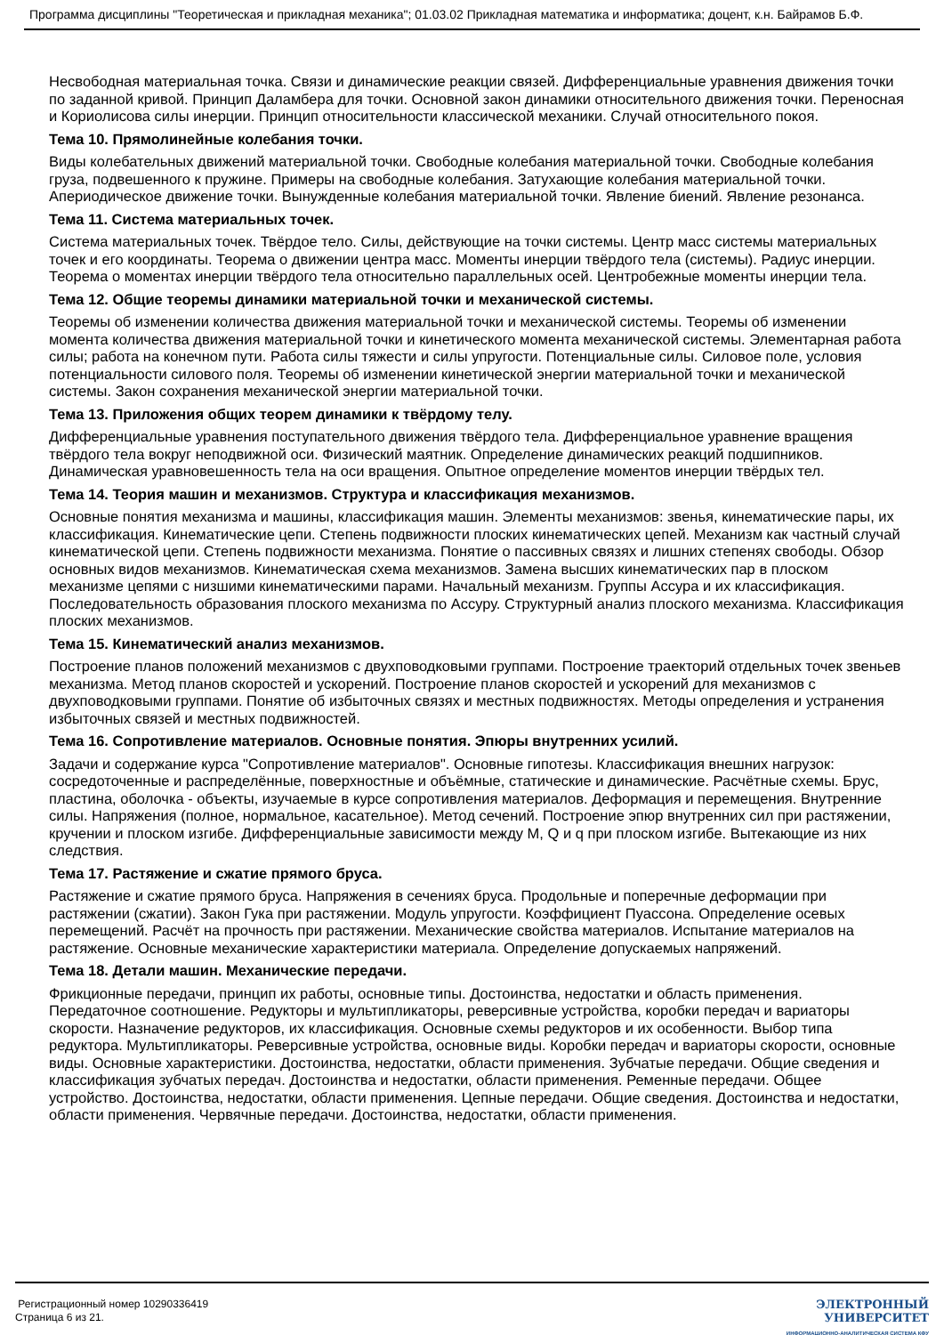Программа дисциплины "Теоретическая и прикладная механика"; 01.03.02 Прикладная математика и информатика; доцент, к.н. Байрамов Б.Ф.
Несвободная материальная точка. Связи и динамические реакции связей. Дифференциальные уравнения движения точки по заданной кривой. Принцип Даламбера для точки. Основной закон динамики относительного движения точки. Переносная и Кориолисова силы инерции. Принцип относительности классической механики. Случай относительного покоя.
Тема 10. Прямолинейные колебания точки.
Виды колебательных движений материальной точки. Свободные колебания материальной точки. Свободные колебания груза, подвешенного к пружине. Примеры на свободные колебания. Затухающие колебания материальной точки. Апериодическое движение точки. Вынужденные колебания материальной точки. Явление биений. Явление резонанса.
Тема 11. Система материальных точек.
Система материальных точек. Твёрдое тело. Силы, действующие на точки системы. Центр масс системы материальных точек и его координаты. Теорема о движении центра масс. Моменты инерции твёрдого тела (системы). Радиус инерции. Теорема о моментах инерции твёрдого тела относительно параллельных осей. Центробежные моменты инерции тела.
Тема 12. Общие теоремы динамики материальной точки и механической системы.
Теоремы об изменении количества движения материальной точки и механической системы. Теоремы об изменении момента количества движения материальной точки и кинетического момента механической системы. Элементарная работа силы; работа на конечном пути. Работа силы тяжести и силы упругости. Потенциальные силы. Силовое поле, условия потенциальности силового поля. Теоремы об изменении кинетической энергии материальной точки и механической системы. Закон сохранения механической энергии материальной точки.
Тема 13. Приложения общих теорем динамики к твёрдому телу.
Дифференциальные уравнения поступательного движения твёрдого тела. Дифференциальное уравнение вращения твёрдого тела вокруг неподвижной оси. Физический маятник. Определение динамических реакций подшипников. Динамическая уравновешенность тела на оси вращения. Опытное определение моментов инерции твёрдых тел.
Тема 14. Теория машин и механизмов. Структура и классификация механизмов.
Основные понятия механизма и машины, классификация машин. Элементы механизмов: звенья, кинематические пары, их классификация. Кинематические цепи. Степень подвижности плоских кинематических цепей. Механизм как частный случай кинематической цепи. Степень подвижности механизма. Понятие о пассивных связях и лишних степенях свободы. Обзор основных видов механизмов. Кинематическая схема механизмов. Замена высших кинематических пар в плоском механизме цепями с низшими кинематическими парами. Начальный механизм. Группы Ассура и их классификация. Последовательность образования плоского механизма по Ассуру. Структурный анализ плоского механизма. Классификация плоских механизмов.
Тема 15. Кинематический анализ механизмов.
Построение планов положений механизмов с двухповодковыми группами. Построение траекторий отдельных точек звеньев механизма. Метод планов скоростей и ускорений. Построение планов скоростей и ускорений для механизмов с двухповодковыми группами. Понятие об избыточных связях и местных подвижностях. Методы определения и устранения избыточных связей и местных подвижностей.
Тема 16. Сопротивление материалов. Основные понятия. Эпюры внутренних усилий.
Задачи и содержание курса "Сопротивление материалов". Основные гипотезы. Классификация внешних нагрузок: сосредоточенные и распределённые, поверхностные и объёмные, статические и динамические. Расчётные схемы. Брус, пластина, оболочка - объекты, изучаемые в курсе сопротивления материалов. Деформация и перемещения. Внутренние силы. Напряжения (полное, нормальное, касательное). Метод сечений. Построение эпюр внутренних сил при растяжении, кручении и плоском изгибе. Дифференциальные зависимости между M, Q и q при плоском изгибе. Вытекающие из них следствия.
Тема 17. Растяжение и сжатие прямого бруса.
Растяжение и сжатие прямого бруса. Напряжения в сечениях бруса. Продольные и поперечные деформации при растяжении (сжатии). Закон Гука при растяжении. Модуль упругости. Коэффициент Пуассона. Определение осевых перемещений. Расчёт на прочность при растяжении. Механические свойства материалов. Испытание материалов на растяжение. Основные механические характеристики материала. Определение допускаемых напряжений.
Тема 18. Детали машин. Механические передачи.
Фрикционные передачи, принцип их работы, основные типы. Достоинства, недостатки и область применения. Передаточное соотношение. Редукторы и мультипликаторы, реверсивные устройства, коробки передач и вариаторы скорости. Назначение редукторов, их классификация. Основные схемы редукторов и их особенности. Выбор типа редуктора. Мультипликаторы. Реверсивные устройства, основные виды. Коробки передач и вариаторы скорости, основные виды. Основные характеристики. Достоинства, недостатки, области применения. Зубчатые передачи. Общие сведения и классификация зубчатых передач. Достоинства и недостатки, области применения. Ременные передачи. Общее устройство. Достоинства, недостатки, области применения. Цепные передачи. Общие сведения. Достоинства и недостатки, области применения. Червячные передачи. Достоинства, недостатки, области применения.
Регистрационный номер 10290336419
Страница 6 из 21.
ЭЛЕКТРОННЫЙ
УНИВЕРСИТЕТ
ИНФОРМАЦИОННО-АНАЛИТИЧЕСКАЯ СИСТЕМА КФУ